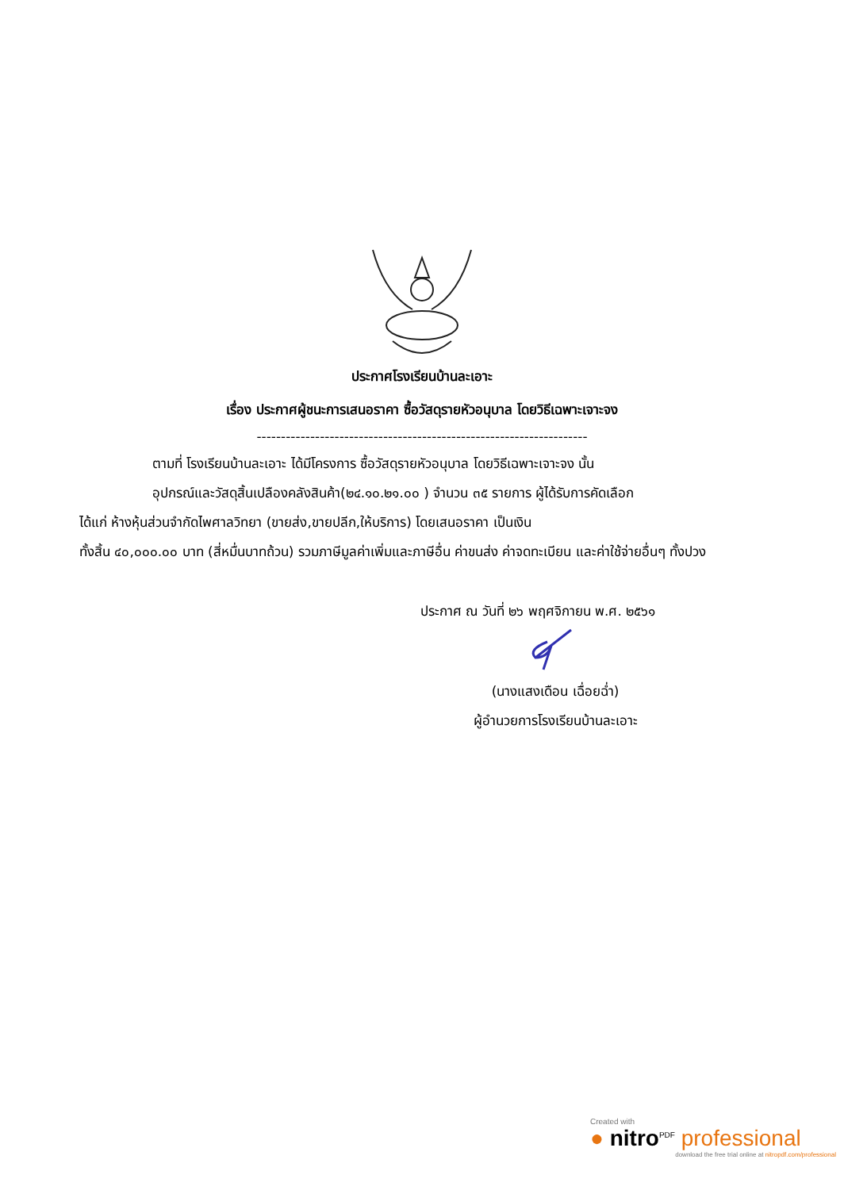ประกาศโรงเรียนบ้านละเอาะ
เรื่อง ประกาศผู้ชนะการเสนอราคา ซื้อวัสดุรายหัวอนุบาล โดยวิธีเฉพาะเจาะจง
--------------------------------------------------------------------
ตามที่ โรงเรียนบ้านละเอาะ ได้มีโครงการ ซื้อวัสดุรายหัวอนุบาล โดยวิธีเฉพาะเจาะจง นั้น
อุปกรณ์และวัสดุสิ้นเปลืองคลังสินค้า(๒๔.๑๐.๒๑.๐๐ ) จำนวน ๓๕ รายการ ผู้ได้รับการคัดเลือก
ได้แก่ ห้างหุ้นส่วนจำกัดไพศาลวิทยา (ขายส่ง,ขายปลีก,ให้บริการ) โดยเสนอราคา เป็นเงิน
ทั้งสิ้น ๔๐,๐๐๐.๐๐ บาท (สี่หมื่นบาทถ้วน) รวมภาษีมูลค่าเพิ่มและภาษีอื่น ค่าขนส่ง ค่าจดทะเบียน และค่าใช้จ่ายอื่นๆ ทั้งปวง
ประกาศ ณ วันที่ ๒๖ พฤศจิกายน พ.ศ. ๒๕๖๑
(นางแสงเดือน เฉื่อยฉ่ำ)
ผู้อำนวยการโรงเรียนบ้านละเอาะ
Created with
● nitro<sup>PDF</sup> professional
download the free trial online at nitropdf.com/professional